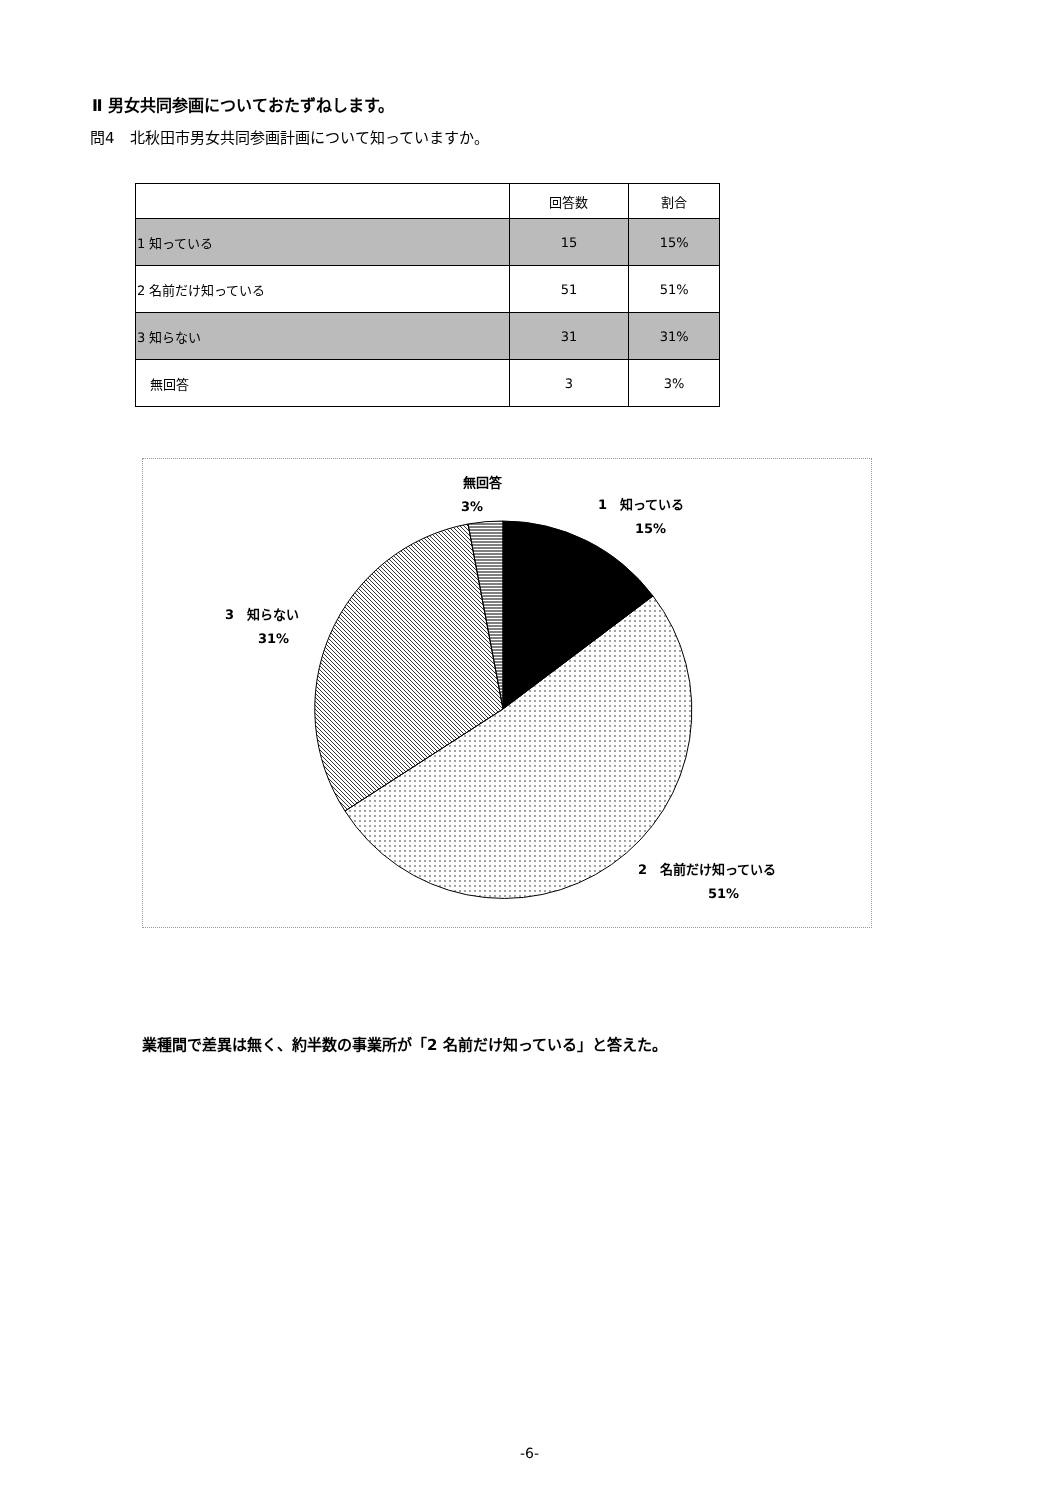Ⅱ 男女共同参画についておたずねします。
問4　北秋田市男女共同参画計画について知っていますか。
| | 回答数 | 割合 |
| --- | --- | --- |
| 1 知っている | 15 | 15% |
| 2 名前だけ知っている | 51 | 51% |
| 3 知らない | 31 | 31% |
| 無回答 | 3 | 3% |
無回答
3%
1　知っている
15%
3　知らない
31%
2　名前だけ知っている
51%
業種間で差異は無く、約半数の事業所が「2 名前だけ知っている」と答えた。
-6-